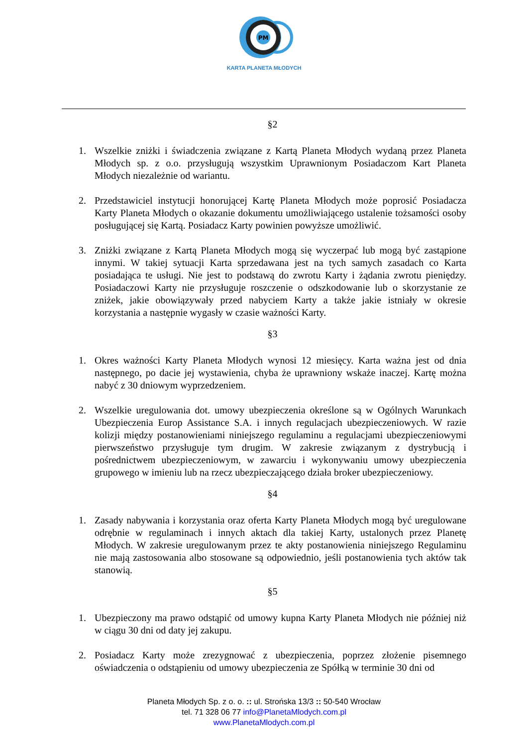PM
KARTA PLANETA MŁODYCH
§2
1. Wszelkie zniżki i świadczenia związane z Kartą Planeta Młodych wydaną przez Planeta Młodych sp. z o.o. przysługują wszystkim Uprawnionym Posiadaczom Kart Planeta Młodych niezależnie od wariantu.
2. Przedstawiciel instytucji honorującej Kartę Planeta Młodych może poprosić Posiadacza Karty Planeta Młodych o okazanie dokumentu umożliwiającego ustalenie tożsamości osoby posługującej się Kartą. Posiadacz Karty powinien powyższe umożliwić.
3. Zniżki związane z Kartą Planeta Młodych mogą się wyczerpać lub mogą być zastąpione innymi. W takiej sytuacji Karta sprzedawana jest na tych samych zasadach co Karta posiadająca te usługi. Nie jest to podstawą do zwrotu Karty i żądania zwrotu pieniędzy. Posiadaczowi Karty nie przysługuje roszczenie o odszkodowanie lub o skorzystanie ze zniżek, jakie obowiązywały przed nabyciem Karty a także jakie istniały w okresie korzystania a następnie wygasły w czasie ważności Karty.
§3
1. Okres ważności Karty Planeta Młodych wynosi 12 miesięcy. Karta ważna jest od dnia następnego, po dacie jej wystawienia, chyba że uprawniony wskaże inaczej. Kartę można nabyć z 30 dniowym wyprzedzeniem.
2. Wszelkie uregulowania dot. umowy ubezpieczenia określone są w Ogólnych Warunkach Ubezpieczenia Europ Assistance S.A. i innych regulacjach ubezpieczeniowych. W razie kolizji między postanowieniami niniejszego regulaminu a regulacjami ubezpieczeniowymi pierwszeństwo przysługuje tym drugim. W zakresie związanym z dystrybucją i pośrednictwem ubezpieczeniowym, w zawarciu i wykonywaniu umowy ubezpieczenia grupowego w imieniu lub na rzecz ubezpieczającego działa broker ubezpieczeniowy.
§4
1. Zasady nabywania i korzystania oraz oferta Karty Planeta Młodych mogą być uregulowane odrębnie w regulaminach i innych aktach dla takiej Karty, ustalonych przez Planetę Młodych. W zakresie uregulowanym przez te akty postanowienia niniejszego Regulaminu nie mają zastosowania albo stosowane są odpowiednio, jeśli postanowienia tych aktów tak stanowią.
§5
1. Ubezpieczony ma prawo odstąpić od umowy kupna Karty Planeta Młodych nie później niż w ciągu 30 dni od daty jej zakupu.
2. Posiadacz Karty może zrezygnować z ubezpieczenia, poprzez złożenie pisemnego oświadczenia o odstąpieniu od umowy ubezpieczenia ze Spółką w terminie 30 dni od
Planeta Młodych Sp. z o. o. :: ul. Strońska 13/3 :: 50-540 Wrocław
tel. 71 328 06 77 info@PlanetaMlodych.com.pl
www.PlanetaMlodych.com.pl